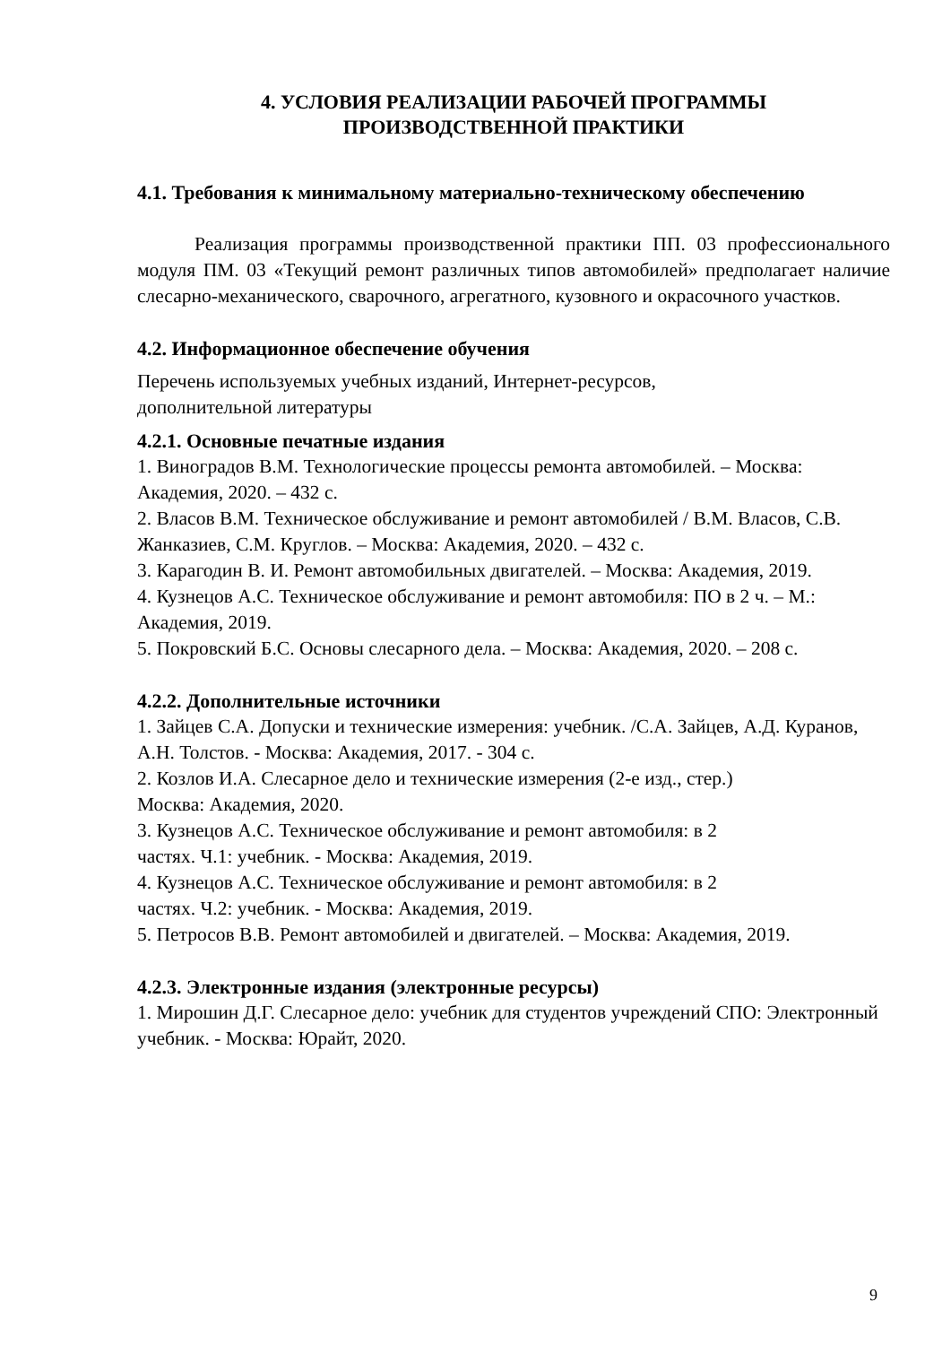4. УСЛОВИЯ РЕАЛИЗАЦИИ РАБОЧЕЙ ПРОГРАММЫ
ПРОИЗВОДСТВЕННОЙ ПРАКТИКИ
4.1. Требования к минимальному материально-техническому обеспечению
Реализация программы производственной практики ПП. 03 профессионального модуля ПМ. 03 «Текущий ремонт различных типов автомобилей» предполагает наличие слесарно-механического, сварочного, агрегатного, кузовного и окрасочного участков.
4.2. Информационное обеспечение обучения
Перечень используемых учебных изданий, Интернет-ресурсов,
дополнительной литературы
4.2.1. Основные печатные издания
1. Виноградов В.М. Технологические процессы ремонта автомобилей. – Москва: Академия, 2020. – 432 с.
2. Власов В.М. Техническое обслуживание и ремонт автомобилей / В.М. Власов, С.В. Жанказиев, С.М. Круглов. – Москва: Академия, 2020. – 432 с.
3. Карагодин В. И. Ремонт автомобильных двигателей. – Москва: Академия, 2019.
4. Кузнецов А.С. Техническое обслуживание и ремонт автомобиля: ПО в 2 ч. – М.: Академия, 2019.
5. Покровский Б.С. Основы слесарного дела. – Москва: Академия, 2020. – 208 с.
4.2.2. Дополнительные источники
1. Зайцев С.А. Допуски и технические измерения: учебник. /С.А. Зайцев, А.Д. Куранов, А.Н. Толстов. - Москва: Академия, 2017. - 304 с.
2. Козлов И.А. Слесарное дело и технические измерения (2-е изд., стер.)
Москва: Академия, 2020.
3. Кузнецов А.С. Техническое обслуживание и ремонт автомобиля: в 2
частях. Ч.1: учебник. - Москва: Академия, 2019.
4. Кузнецов А.С. Техническое обслуживание и ремонт автомобиля: в 2
частях. Ч.2: учебник. - Москва: Академия, 2019.
5. Петросов В.В. Ремонт автомобилей и двигателей. – Москва: Академия, 2019.
4.2.3. Электронные издания (электронные ресурсы)
1. Мирошин Д.Г. Слесарное дело: учебник для студентов учреждений СПО: Электронный учебник. - Москва: Юрайт, 2020.
9